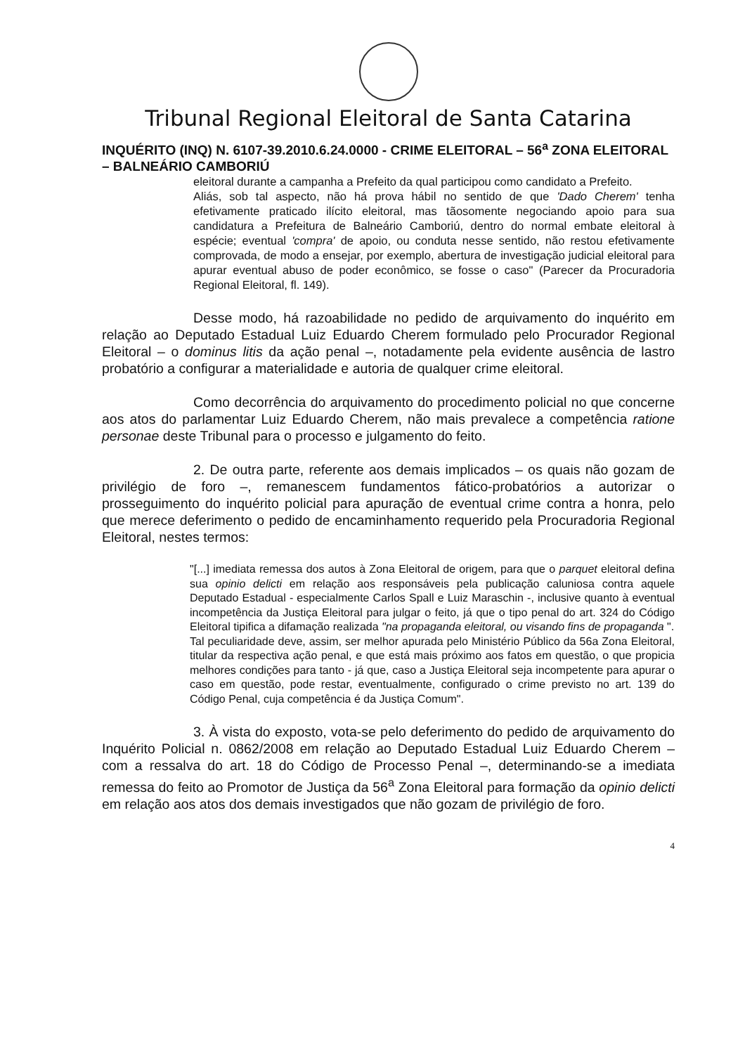Tribunal Regional Eleitoral de Santa Catarina
INQUÉRITO (INQ) N. 6107-39.2010.6.24.0000 - CRIME ELEITORAL – 56<sup>a</sup> ZONA ELEITORAL – BALNEÁRIO CAMBORIÚ
eleitoral durante a campanha a Prefeito da qual participou como candidato a Prefeito.
Aliás, sob tal aspecto, não há prova hábil no sentido de que 'Dado Cherem' tenha efetivamente praticado ilícito eleitoral, mas tãosomente negociando apoio para sua candidatura a Prefeitura de Balneário Camboriú, dentro do normal embate eleitoral à espécie; eventual 'compra' de apoio, ou conduta nesse sentido, não restou efetivamente comprovada, de modo a ensejar, por exemplo, abertura de investigação judicial eleitoral para apurar eventual abuso de poder econômico, se fosse o caso" (Parecer da Procuradoria Regional Eleitoral, fl. 149).
Desse modo, há razoabilidade no pedido de arquivamento do inquérito em relação ao Deputado Estadual Luiz Eduardo Cherem formulado pelo Procurador Regional Eleitoral – o dominus litis da ação penal –, notadamente pela evidente ausência de lastro probatório a configurar a materialidade e autoria de qualquer crime eleitoral.
Como decorrência do arquivamento do procedimento policial no que concerne aos atos do parlamentar Luiz Eduardo Cherem, não mais prevalece a competência ratione personae deste Tribunal para o processo e julgamento do feito.
2. De outra parte, referente aos demais implicados – os quais não gozam de privilégio de foro –, remanescem fundamentos fático-probatórios a autorizar o prosseguimento do inquérito policial para apuração de eventual crime contra a honra, pelo que merece deferimento o pedido de encaminhamento requerido pela Procuradoria Regional Eleitoral, nestes termos:
"[...] imediata remessa dos autos à Zona Eleitoral de origem, para que o parquet eleitoral defina sua opinio delicti em relação aos responsáveis pela publicação caluniosa contra aquele Deputado Estadual - especialmente Carlos Spall e Luiz Maraschin -, inclusive quanto à eventual incompetência da Justiça Eleitoral para julgar o feito, já que o tipo penal do art. 324 do Código Eleitoral tipifica a difamação realizada "na propaganda eleitoral, ou visando fins de propaganda ".
Tal peculiaridade deve, assim, ser melhor apurada pelo Ministério Público da 56a Zona Eleitoral, titular da respectiva ação penal, e que está mais próximo aos fatos em questão, o que propicia melhores condições para tanto - já que, caso a Justiça Eleitoral seja incompetente para apurar o caso em questão, pode restar, eventualmente, configurado o crime previsto no art. 139 do Código Penal, cuja competência é da Justiça Comum".
3. À vista do exposto, vota-se pelo deferimento do pedido de arquivamento do Inquérito Policial n. 0862/2008 em relação ao Deputado Estadual Luiz Eduardo Cherem – com a ressalva do art. 18 do Código de Processo Penal –, determinando-se a imediata remessa do feito ao Promotor de Justiça da 56<sup>a</sup> Zona Eleitoral para formação da opinio delicti em relação aos atos dos demais investigados que não gozam de privilégio de foro.
4